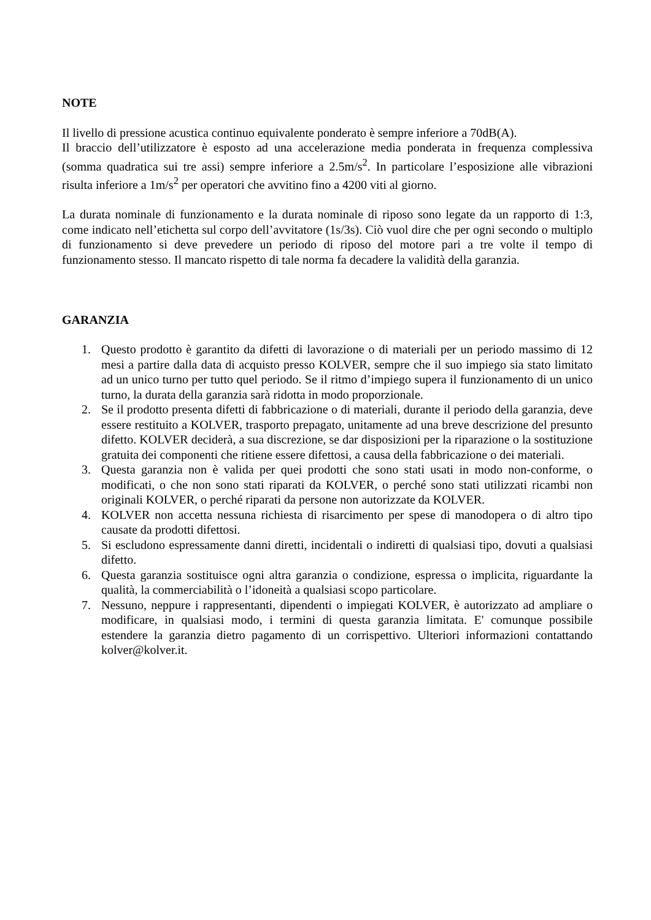NOTE
Il livello di pressione acustica continuo equivalente ponderato è sempre inferiore a 70dB(A).
Il braccio dell’utilizzatore è esposto ad una accelerazione media ponderata in frequenza complessiva (somma quadratica sui tre assi) sempre inferiore a 2.5m/s<sup>2</sup>. In particolare l’esposizione alle vibrazioni risulta inferiore a 1m/s<sup>2</sup> per operatori che avvitino fino a 4200 viti al giorno.
La durata nominale di funzionamento e la durata nominale di riposo sono legate da un rapporto di 1:3, come indicato nell’etichetta sul corpo dell’avvitatore (1s/3s). Ciò vuol dire che per ogni secondo o multiplo di funzionamento si deve prevedere un periodo di riposo del motore pari a tre volte il tempo di funzionamento stesso. Il mancato rispetto di tale norma fa decadere la validità della garanzia.
GARANZIA
1. Questo prodotto è garantito da difetti di lavorazione o di materiali per un periodo massimo di 12 mesi a partire dalla data di acquisto presso KOLVER, sempre che il suo impiego sia stato limitato ad un unico turno per tutto quel periodo. Se il ritmo d’impiego supera il funzionamento di un unico turno, la durata della garanzia sarà ridotta in modo proporzionale.
2. Se il prodotto presenta difetti di fabbricazione o di materiali, durante il periodo della garanzia, deve essere restituito a KOLVER, trasporto prepagato, unitamente ad una breve descrizione del presunto difetto. KOLVER deciderà, a sua discrezione, se dar disposizioni per la riparazione o la sostituzione gratuita dei componenti che ritiene essere difettosi, a causa della fabbricazione o dei materiali.
3. Questa garanzia non è valida per quei prodotti che sono stati usati in modo non-conforme, o modificati, o che non sono stati riparati da KOLVER, o perché sono stati utilizzati ricambi non originali KOLVER, o perché riparati da persone non autorizzate da KOLVER.
4. KOLVER non accetta nessuna richiesta di risarcimento per spese di manodopera o di altro tipo causate da prodotti difettosi.
5. Si escludono espressamente danni diretti, incidentali o indiretti di qualsiasi tipo, dovuti a qualsiasi difetto.
6. Questa garanzia sostituisce ogni altra garanzia o condizione, espressa o implicita, riguardante la qualità, la commerciabilità o l’idoneità a qualsiasi scopo particolare.
7. Nessuno, neppure i rappresentanti, dipendenti o impiegati KOLVER, è autorizzato ad ampliare o modificare, in qualsiasi modo, i termini di questa garanzia limitata. E' comunque possibile estendere la garanzia dietro pagamento di un corrispettivo. Ulteriori informazioni contattando kolver@kolver.it.